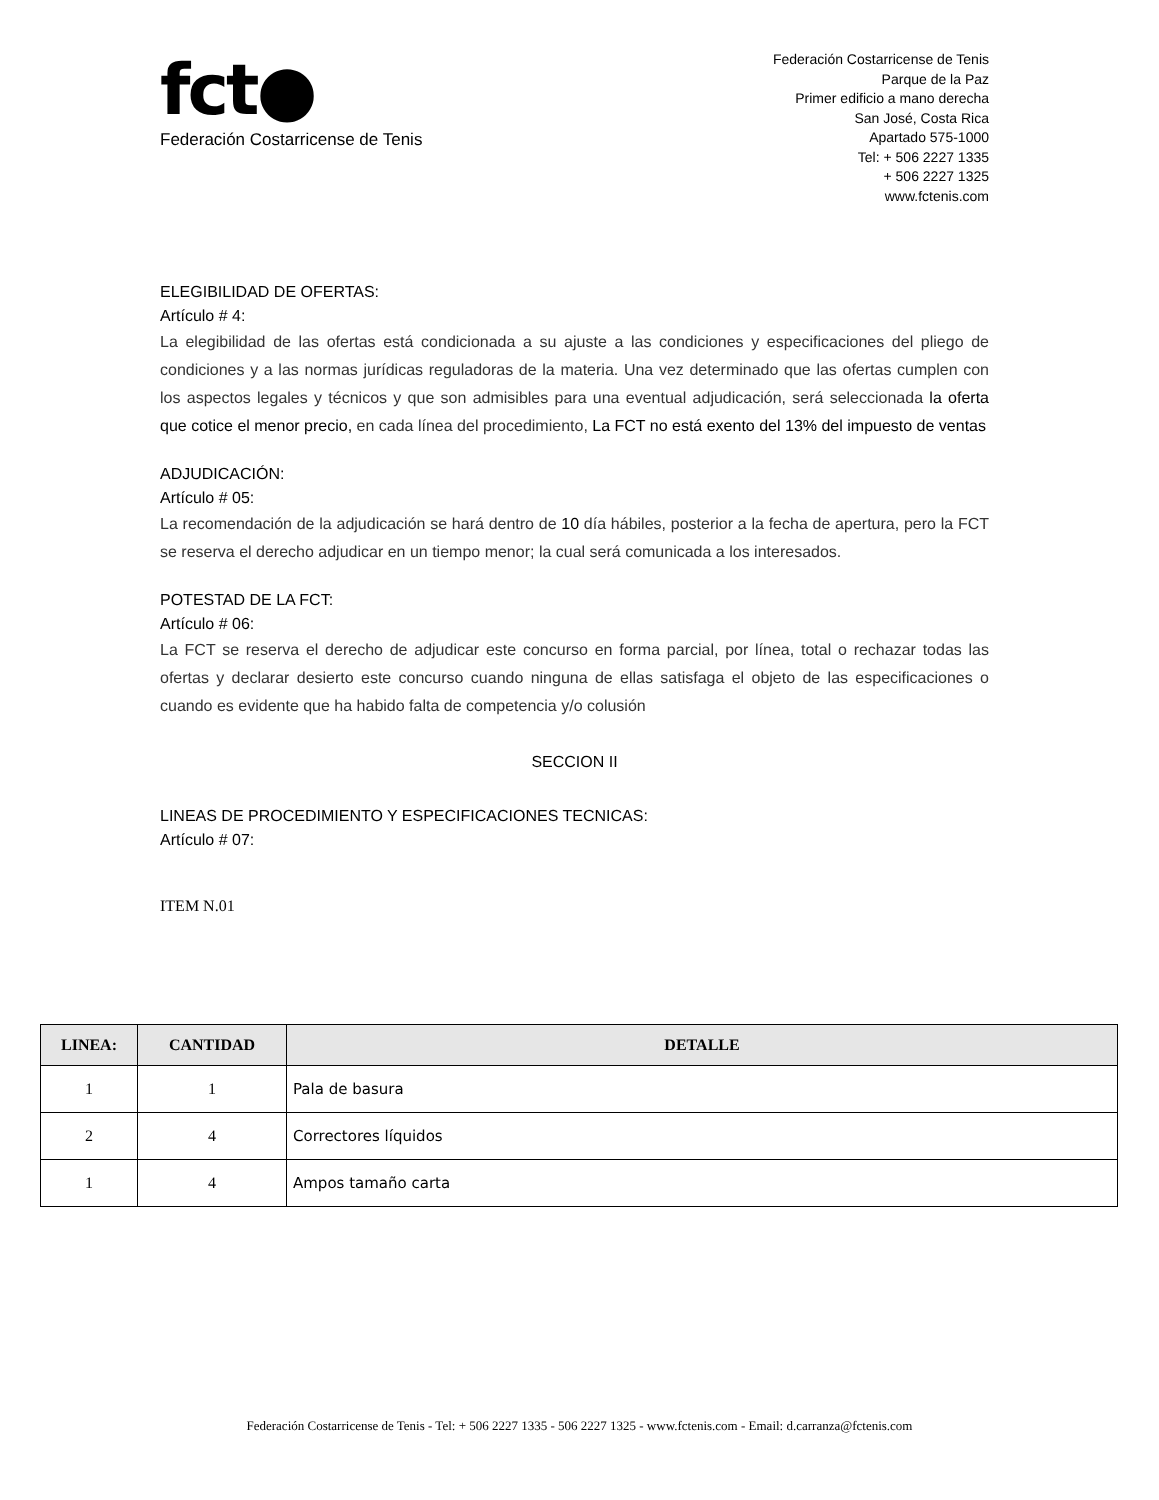fct●
Federación Costarricense de Tenis
Federación Costarricense de Tenis
Parque de la Paz
Primer edificio a mano derecha
San José, Costa Rica
Apartado 575-1000
Tel: + 506 2227 1335
+ 506 2227 1325
www.fctenis.com
ELEGIBILIDAD DE OFERTAS:
Artículo # 4:
La elegibilidad de las ofertas está condicionada a su ajuste a las condiciones y especificaciones del pliego de condiciones y a las normas jurídicas reguladoras de la materia. Una vez determinado que las ofertas cumplen con los aspectos legales y técnicos y que son admisibles para una eventual adjudicación, será seleccionada la oferta que cotice el menor precio, en cada línea del procedimiento, La FCT no está exento del 13% del impuesto de ventas
ADJUDICACIÓN:
Artículo # 05:
La recomendación de la adjudicación se hará dentro de 10 día hábiles, posterior a la fecha de apertura, pero la FCT se reserva el derecho adjudicar en un tiempo menor; la cual será comunicada a los interesados.
POTESTAD DE LA FCT:
Artículo # 06:
La FCT se reserva el derecho de adjudicar este concurso en forma parcial, por línea, total o rechazar todas las ofertas y declarar desierto este concurso cuando ninguna de ellas satisfaga el objeto de las especificaciones o cuando es evidente que ha habido falta de competencia y/o colusión
SECCION II
LINEAS DE PROCEDIMIENTO Y ESPECIFICACIONES TECNICAS:
Artículo # 07:
ITEM N.01
| LINEA: | CANTIDAD | DETALLE |
| --- | --- | --- |
| 1 | 1 | Pala de basura |
| 2 | 4 | Correctores líquidos |
| 1 | 4 | Ampos tamaño carta |
Federación Costarricense de Tenis - Tel: + 506 2227 1335 - 506 2227 1325 - www.fctenis.com - Email: d.carranza@fctenis.com